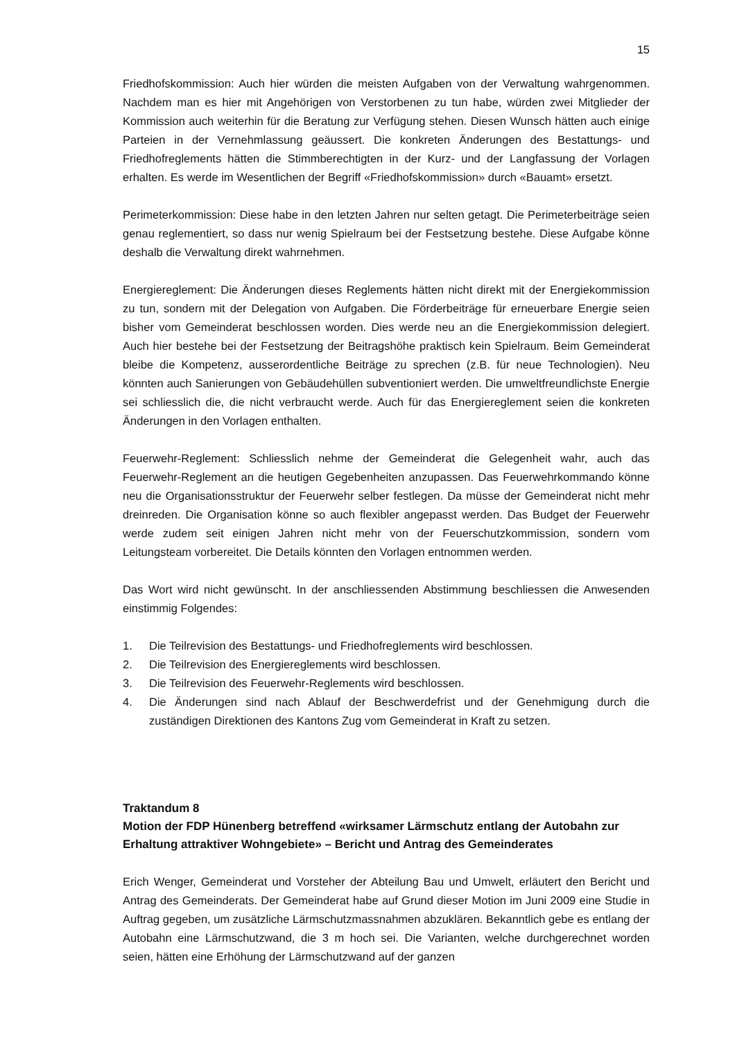15
Friedhofskommission: Auch hier würden die meisten Aufgaben von der Verwaltung wahrgenommen. Nachdem man es hier mit Angehörigen von Verstorbenen zu tun habe, würden zwei Mitglieder der Kommission auch weiterhin für die Beratung zur Verfügung stehen. Diesen Wunsch hätten auch einige Parteien in der Vernehmlassung geäussert. Die konkreten Änderungen des Bestattungs- und Friedhofreglements hätten die Stimmberechtigten in der Kurz- und der Langfassung der Vorlagen erhalten. Es werde im Wesentlichen der Begriff «Friedhofskommission» durch «Bauamt» ersetzt.
Perimeterkommission: Diese habe in den letzten Jahren nur selten getagt. Die Perimeterbeiträge seien genau reglementiert, so dass nur wenig Spielraum bei der Festsetzung bestehe. Diese Aufgabe könne deshalb die Verwaltung direkt wahrnehmen.
Energiereglement: Die Änderungen dieses Reglements hätten nicht direkt mit der Energiekommission zu tun, sondern mit der Delegation von Aufgaben. Die Förderbeiträge für erneuerbare Energie seien bisher vom Gemeinderat beschlossen worden. Dies werde neu an die Energiekommission delegiert. Auch hier bestehe bei der Festsetzung der Beitragshöhe praktisch kein Spielraum. Beim Gemeinderat bleibe die Kompetenz, ausserordentliche Beiträge zu sprechen (z.B. für neue Technologien). Neu könnten auch Sanierungen von Gebäudehüllen subventioniert werden. Die umweltfreundlichste Energie sei schliesslich die, die nicht verbraucht werde. Auch für das Energiereglement seien die konkreten Änderungen in den Vorlagen enthalten.
Feuerwehr-Reglement: Schliesslich nehme der Gemeinderat die Gelegenheit wahr, auch das Feuerwehr-Reglement an die heutigen Gegebenheiten anzupassen. Das Feuerwehrkommando könne neu die Organisationsstruktur der Feuerwehr selber festlegen. Da müsse der Gemeinderat nicht mehr dreinreden. Die Organisation könne so auch flexibler angepasst werden. Das Budget der Feuerwehr werde zudem seit einigen Jahren nicht mehr von der Feuerschutzkommission, sondern vom Leitungsteam vorbereitet. Die Details könnten den Vorlagen entnommen werden.
Das Wort wird nicht gewünscht. In der anschliessenden Abstimmung beschliessen die Anwesenden einstimmig Folgendes:
1. Die Teilrevision des Bestattungs- und Friedhofreglements wird beschlossen.
2. Die Teilrevision des Energiereglements wird beschlossen.
3. Die Teilrevision des Feuerwehr-Reglements wird beschlossen.
4. Die Änderungen sind nach Ablauf der Beschwerdefrist und der Genehmigung durch die zuständigen Direktionen des Kantons Zug vom Gemeinderat in Kraft zu setzen.
Traktandum 8
Motion der FDP Hünenberg betreffend «wirksamer Lärmschutz entlang der Autobahn zur Erhaltung attraktiver Wohngebiete» – Bericht und Antrag des Gemeinderates
Erich Wenger, Gemeinderat und Vorsteher der Abteilung Bau und Umwelt, erläutert den Bericht und Antrag des Gemeinderats. Der Gemeinderat habe auf Grund dieser Motion im Juni 2009 eine Studie in Auftrag gegeben, um zusätzliche Lärmschutzmassnahmen abzuklären. Bekanntlich gebe es entlang der Autobahn eine Lärmschutzwand, die 3 m hoch sei. Die Varianten, welche durchgerechnet worden seien, hätten eine Erhöhung der Lärmschutzwand auf der ganzen